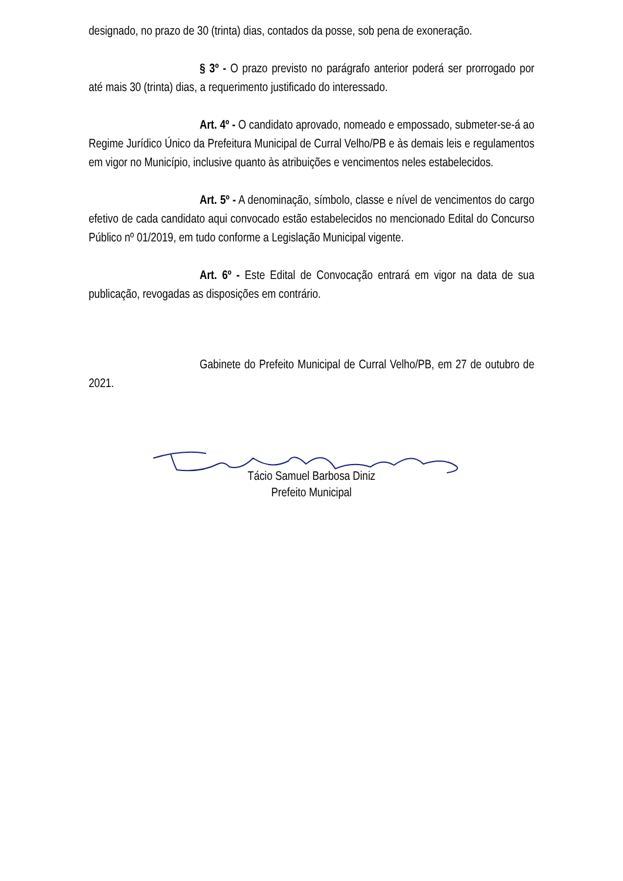designado, no prazo de 30 (trinta) dias, contados da posse, sob pena de exoneração.
§ 3º - O prazo previsto no parágrafo anterior poderá ser prorrogado por até mais 30 (trinta) dias, a requerimento justificado do interessado.
Art. 4º - O candidato aprovado, nomeado e empossado, submeter-se-á ao Regime Jurídico Único da Prefeitura Municipal de Curral Velho/PB e às demais leis e regulamentos em vigor no Município, inclusive quanto às atribuições e vencimentos neles estabelecidos.
Art. 5º - A denominação, símbolo, classe e nível de vencimentos do cargo efetivo de cada candidato aqui convocado estão estabelecidos no mencionado Edital do Concurso Público nº 01/2019, em tudo conforme a Legislação Municipal vigente.
Art. 6º - Este Edital de Convocação entrará em vigor na data de sua publicação, revogadas as disposições em contrário.
Gabinete do Prefeito Municipal de Curral Velho/PB, em 27 de outubro de 2021.
Tácio Samuel Barbosa Diniz
Prefeito Municipal